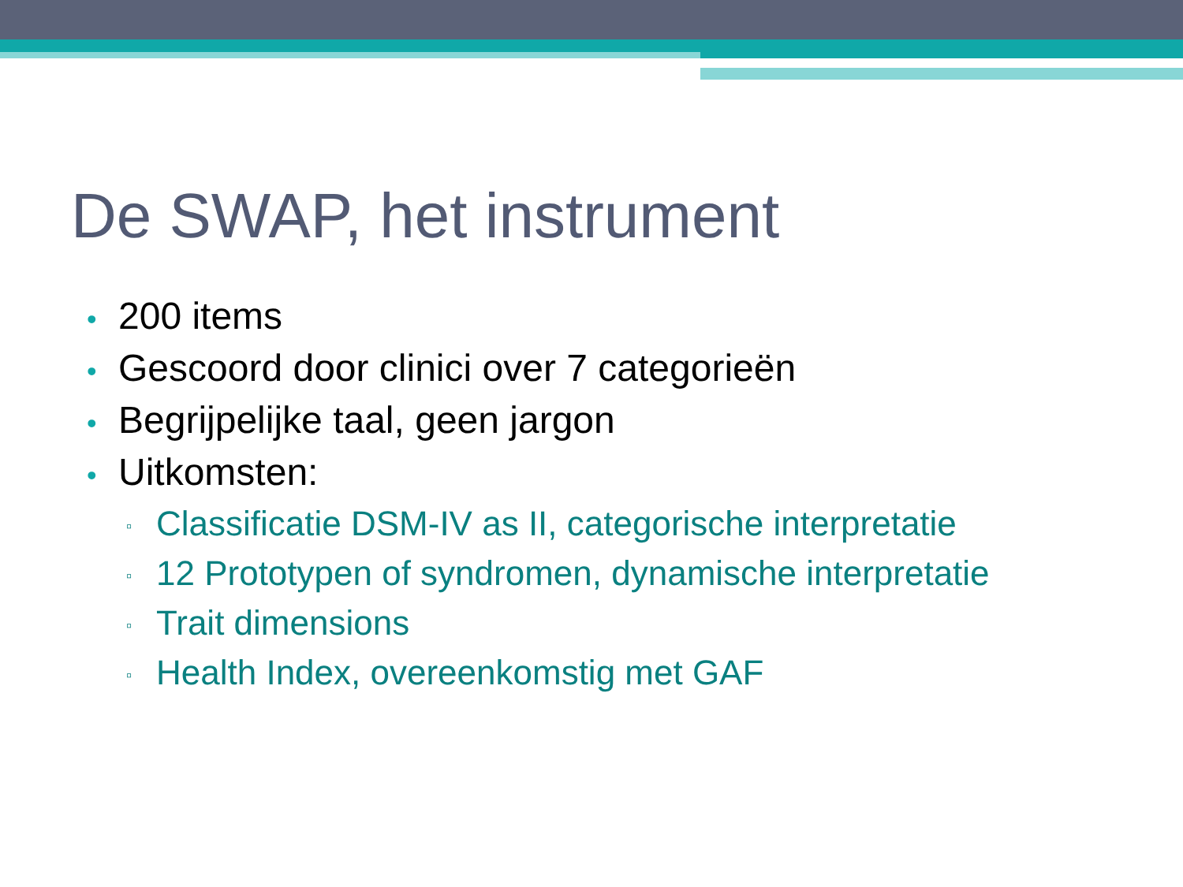De SWAP, het instrument
• 200 items
• Gescoord door clinici over 7 categorieën
• Begrijpelijke taal, geen jargon
• Uitkomsten:
▫ Classificatie DSM-IV as II, categorische interpretatie
▫ 12 Prototypen of syndromen, dynamische interpretatie
▫ Trait dimensions
▫ Health Index, overeenkomstig met GAF